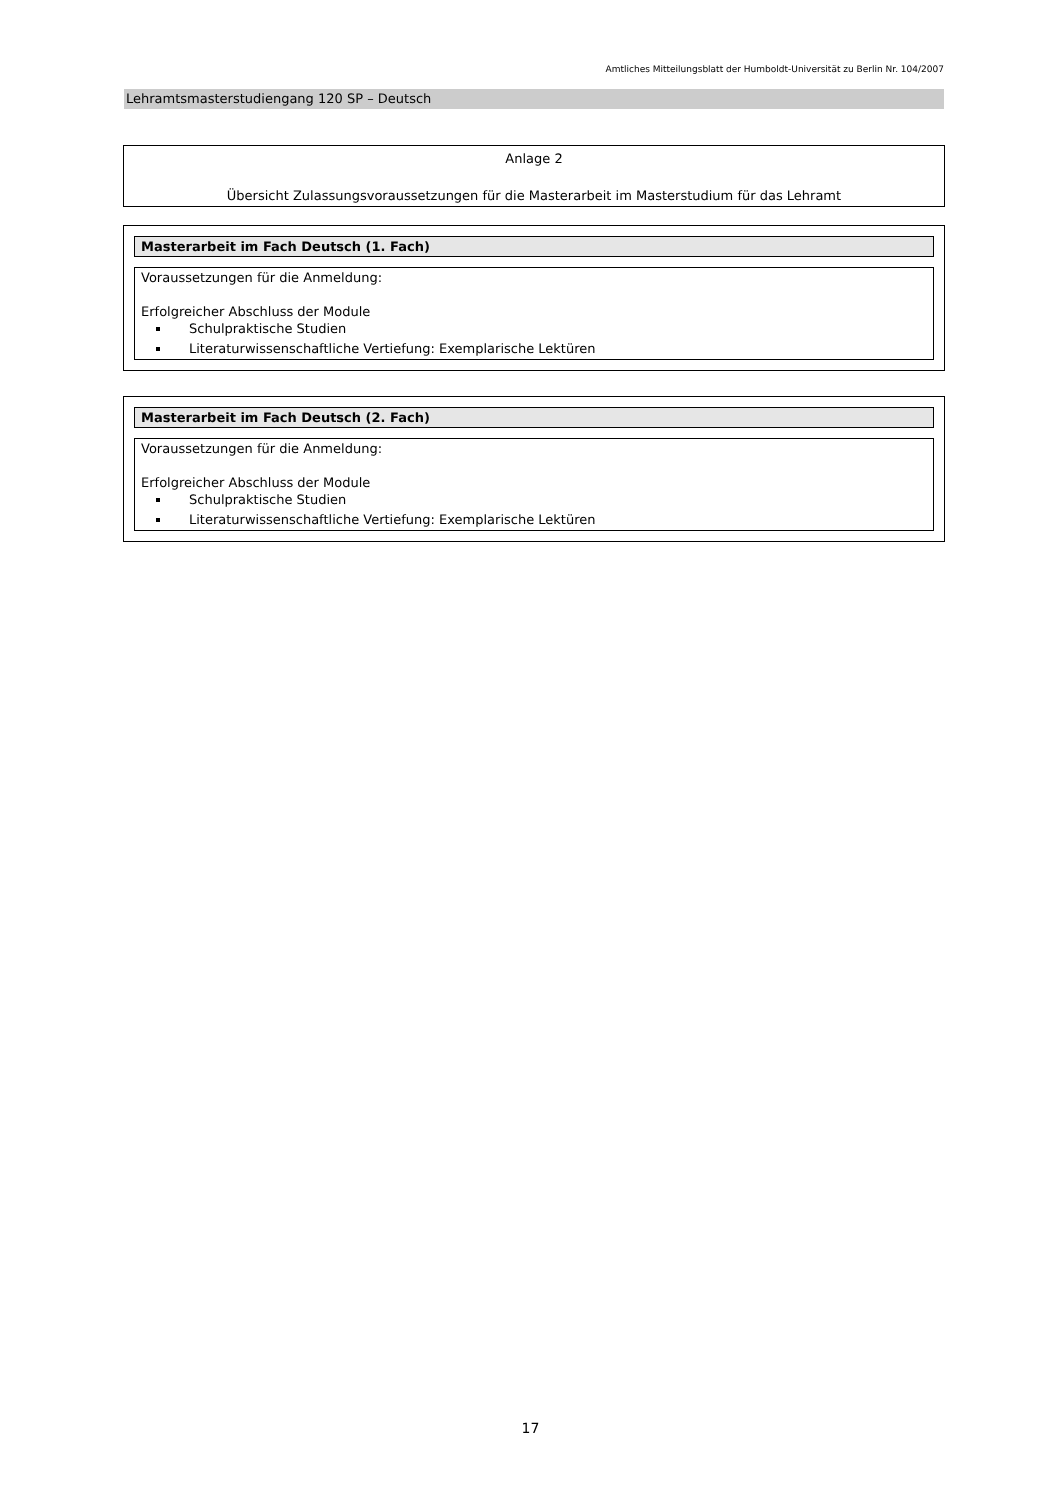Amtliches Mitteilungsblatt der Humboldt-Universität zu Berlin Nr. 104/2007
Lehramtsmasterstudiengang 120 SP – Deutsch
Anlage 2
Übersicht Zulassungsvoraussetzungen für die Masterarbeit im Masterstudium für das Lehramt
Masterarbeit im Fach Deutsch (1. Fach)
Voraussetzungen für die Anmeldung:
Erfolgreicher Abschluss der Module
Schulpraktische Studien
Literaturwissenschaftliche Vertiefung: Exemplarische Lektüren
Masterarbeit im Fach Deutsch (2. Fach)
Voraussetzungen für die Anmeldung:
Erfolgreicher Abschluss der Module
Schulpraktische Studien
Literaturwissenschaftliche Vertiefung: Exemplarische Lektüren
17